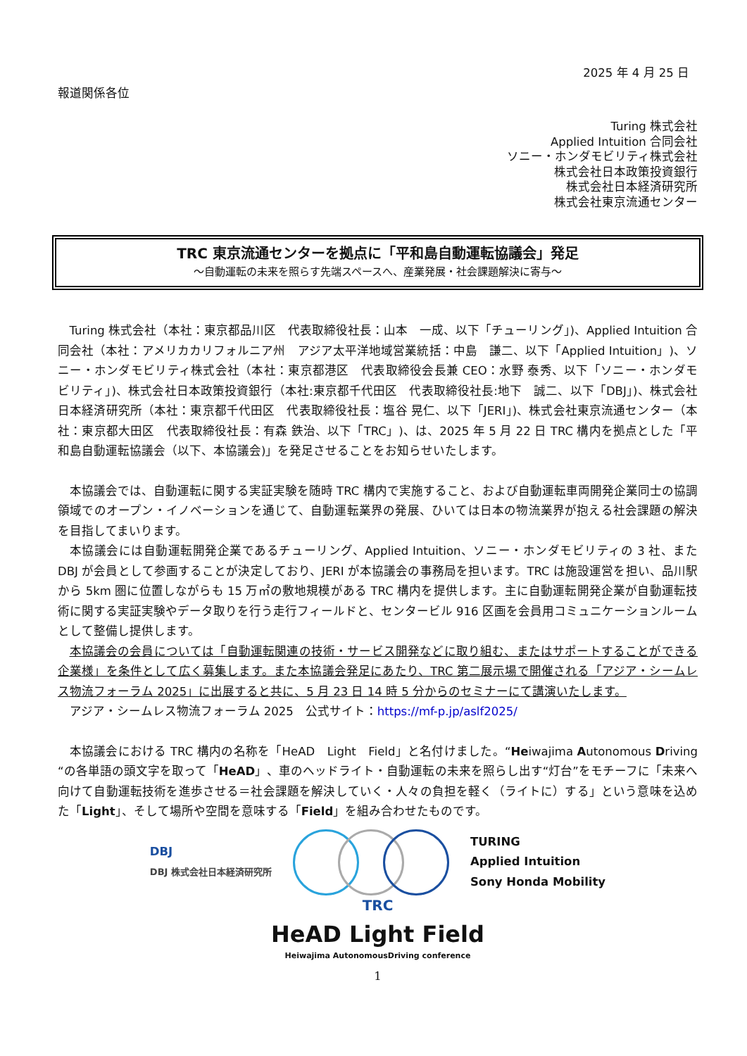2025 年 4 月 25 日
報道関係各位
Turing 株式会社
Applied Intuition 合同会社
ソニー・ホンダモビリティ株式会社
株式会社日本政策投資銀行
株式会社日本経済研究所
株式会社東京流通センター
TRC 東京流通センターを拠点に「平和島自動運転協議会」発足
～自動運転の未来を照らす先端スペースへ、産業発展・社会課題解決に寄与～
Turing 株式会社（本社：東京都品川区　代表取締役社長：山本　一成、以下「チューリング」)、Applied Intuition 合同会社（本社：アメリカカリフォルニア州　アジア太平洋地域営業統括：中島　謙二、以下「Applied Intuition」)、ソニー・ホンダモビリティ株式会社（本社：東京都港区　代表取締役会長兼 CEO：水野 泰秀、以下「ソニー・ホンダモビリティ」)、株式会社日本政策投資銀行（本社:東京都千代田区　代表取締役社長:地下　誠二、以下「DBJ」)、株式会社日本経済研究所（本社：東京都千代田区　代表取締役社長：塩谷 晃仁、以下「JERI」)、株式会社東京流通センター（本社：東京都大田区　代表取締役社長：有森 鉄治、以下「TRC」)、は、2025 年 5 月 22 日 TRC 構内を拠点とした「平和島自動運転協議会（以下、本協議会)」を発足させることをお知らせいたします。
本協議会では、自動運転に関する実証実験を随時 TRC 構内で実施すること、および自動運転車両開発企業同士の協調領域でのオープン・イノベーションを通じて、自動運転業界の発展、ひいては日本の物流業界が抱える社会課題の解決を目指してまいります。
本協議会には自動運転開発企業であるチューリング、Applied Intuition、ソニー・ホンダモビリティの 3 社、また DBJ が会員として参画することが決定しており、JERI が本協議会の事務局を担います。TRC は施設運営を担い、品川駅から 5km 圏に位置しながらも 15 万㎡の敷地規模がある TRC 構内を提供します。主に自動運転開発企業が自動運転技術に関する実証実験やデータ取りを行う走行フィールドと、センタービル 916 区画を会員用コミュニケーションルームとして整備し提供します。
本協議会の会員については「自動運転関連の技術・サービス開発などに取り組む、またはサポートすることができる企業様」を条件として広く募集します。また本協議会発足にあたり、TRC 第二展示場で開催される「アジア・シームレス物流フォーラム 2025」に出展すると共に、5 月 23 日 14 時 5 分からのセミナーにて講演いたします。
アジア・シームレス物流フォーラム 2025　公式サイト：https://mf-p.jp/aslf2025/
本協議会における TRC 構内の名称を「HeAD　Light　Field」と名付けました。“Heiwajima Autonomous Driving “の各単語の頭文字を取って「HeAD」、車のヘッドライト・自動運転の未来を照らし出す“灯台”をモチーフに「未来へ向けて自動運転技術を進歩させる＝社会課題を解決していく・人々の負担を軽く（ライトに）する」という意味を込めた「Light」、そして場所や空間を意味する「Field」を組み合わせたものです。
DBJ
DBJ 株式会社日本経済研究所
TURING
Applied Intuition
Sony Honda Mobility
TRC
HeAD Light Field
Heiwajima AutonomousDriving conference
1